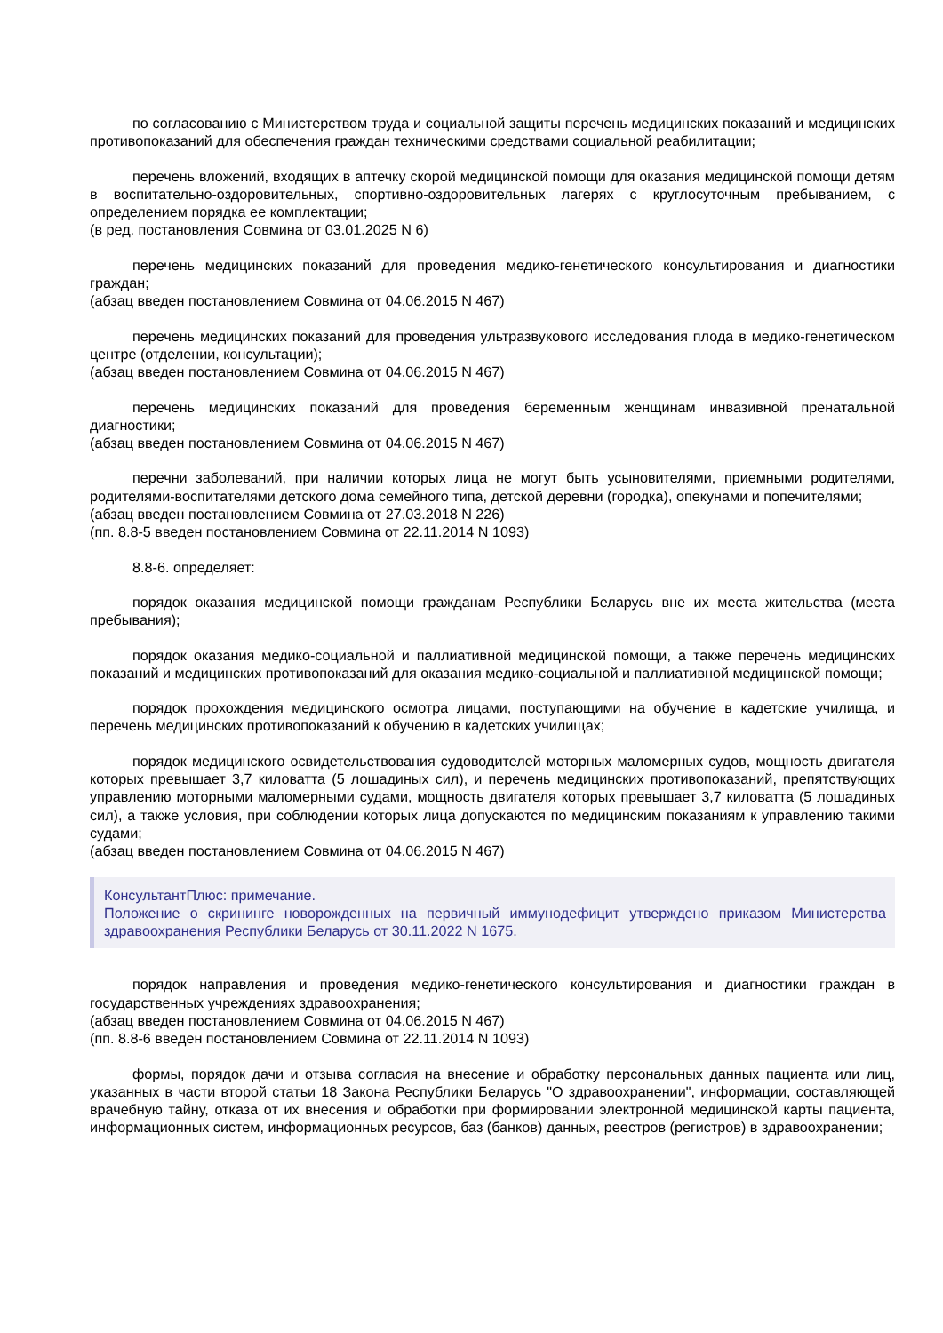по согласованию с Министерством труда и социальной защиты перечень медицинских показаний и медицинских противопоказаний для обеспечения граждан техническими средствами социальной реабилитации;
перечень вложений, входящих в аптечку скорой медицинской помощи для оказания медицинской помощи детям в воспитательно-оздоровительных, спортивно-оздоровительных лагерях с круглосуточным пребыванием, с определением порядка ее комплектации;
(в ред. постановления Совмина от 03.01.2025 N 6)
перечень медицинских показаний для проведения медико-генетического консультирования и диагностики граждан;
(абзац введен постановлением Совмина от 04.06.2015 N 467)
перечень медицинских показаний для проведения ультразвукового исследования плода в медико-генетическом центре (отделении, консультации);
(абзац введен постановлением Совмина от 04.06.2015 N 467)
перечень медицинских показаний для проведения беременным женщинам инвазивной пренатальной диагностики;
(абзац введен постановлением Совмина от 04.06.2015 N 467)
перечни заболеваний, при наличии которых лица не могут быть усыновителями, приемными родителями, родителями-воспитателями детского дома семейного типа, детской деревни (городка), опекунами и попечителями;
(абзац введен постановлением Совмина от 27.03.2018 N 226)
(пп. 8.8-5 введен постановлением Совмина от 22.11.2014 N 1093)
8.8-6. определяет:
порядок оказания медицинской помощи гражданам Республики Беларусь вне их места жительства (места пребывания);
порядок оказания медико-социальной и паллиативной медицинской помощи, а также перечень медицинских показаний и медицинских противопоказаний для оказания медико-социальной и паллиативной медицинской помощи;
порядок прохождения медицинского осмотра лицами, поступающими на обучение в кадетские училища, и перечень медицинских противопоказаний к обучению в кадетских училищах;
порядок медицинского освидетельствования судоводителей моторных маломерных судов, мощность двигателя которых превышает 3,7 киловатта (5 лошадиных сил), и перечень медицинских противопоказаний, препятствующих управлению моторными маломерными судами, мощность двигателя которых превышает 3,7 киловатта (5 лошадиных сил), а также условия, при соблюдении которых лица допускаются по медицинским показаниям к управлению такими судами;
(абзац введен постановлением Совмина от 04.06.2015 N 467)
КонсультантПлюс: примечание.
Положение о скрининге новорожденных на первичный иммунодефицит утверждено приказом Министерства здравоохранения Республики Беларусь от 30.11.2022 N 1675.
порядок направления и проведения медико-генетического консультирования и диагностики граждан в государственных учреждениях здравоохранения;
(абзац введен постановлением Совмина от 04.06.2015 N 467)
(пп. 8.8-6 введен постановлением Совмина от 22.11.2014 N 1093)
формы, порядок дачи и отзыва согласия на внесение и обработку персональных данных пациента или лиц, указанных в части второй статьи 18 Закона Республики Беларусь "О здравоохранении", информации, составляющей врачебную тайну, отказа от их внесения и обработки при формировании электронной медицинской карты пациента, информационных систем, информационных ресурсов, баз (банков) данных, реестров (регистров) в здравоохранении;